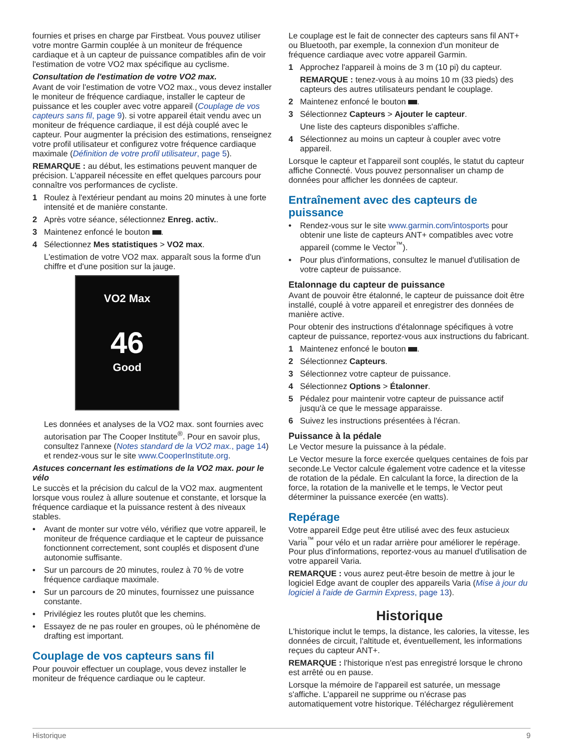fournies et prises en charge par Firstbeat. Vous pouvez utiliser votre montre Garmin couplée à un moniteur de fréquence cardiaque et à un capteur de puissance compatibles afin de voir l'estimation de votre VO2 max spécifique au cyclisme.
Consultation de l'estimation de votre VO2 max.
Avant de voir l'estimation de votre VO2 max., vous devez installer le moniteur de fréquence cardiaque, installer le capteur de puissance et les coupler avec votre appareil (Couplage de vos capteurs sans fil, page 9). si votre appareil était vendu avec un moniteur de fréquence cardiaque, il est déjà couplé avec le capteur. Pour augmenter la précision des estimations, renseignez votre profil utilisateur et configurez votre fréquence cardiaque maximale (Définition de votre profil utilisateur, page 5).
REMARQUE : au début, les estimations peuvent manquer de précision. L'appareil nécessite en effet quelques parcours pour connaître vos performances de cycliste.
1 Roulez à l'extérieur pendant au moins 20 minutes à une forte intensité et de manière constante.
2 Après votre séance, sélectionnez Enreg. activ..
3 Maintenez enfoncé le bouton .
4 Sélectionnez Mes statistiques > VO2 max.
L'estimation de votre VO2 max. apparaît sous la forme d'un chiffre et d'une position sur la jauge.
VO2 Max
46
Good
Les données et analyses de la VO2 max. sont fournies avec autorisation par The Cooper Institute<sup>®</sup>. Pour en savoir plus, consultez l'annexe (Notes standard de la VO2 max., page 14) et rendez-vous sur le site www.CooperInstitute.org.
Astuces concernant les estimations de la VO2 max. pour le vélo
Le succès et la précision du calcul de la VO2 max. augmentent lorsque vous roulez à allure soutenue et constante, et lorsque la fréquence cardiaque et la puissance restent à des niveaux stables.
• Avant de monter sur votre vélo, vérifiez que votre appareil, le moniteur de fréquence cardiaque et le capteur de puissance fonctionnent correctement, sont couplés et disposent d'une autonomie suffisante.
• Sur un parcours de 20 minutes, roulez à 70 % de votre fréquence cardiaque maximale.
• Sur un parcours de 20 minutes, fournissez une puissance constante.
• Privilégiez les routes plutôt que les chemins.
• Essayez de ne pas rouler en groupes, où le phénomène de drafting est important.
Couplage de vos capteurs sans fil
Pour pouvoir effectuer un couplage, vous devez installer le moniteur de fréquence cardiaque ou le capteur.
Le couplage est le fait de connecter des capteurs sans fil ANT+ ou Bluetooth, par exemple, la connexion d'un moniteur de fréquence cardiaque avec votre appareil Garmin.
1 Approchez l'appareil à moins de 3 m (10 pi) du capteur.
REMARQUE : tenez-vous à au moins 10 m (33 pieds) des capteurs des autres utilisateurs pendant le couplage.
2 Maintenez enfoncé le bouton .
3 Sélectionnez Capteurs > Ajouter le capteur.
Une liste des capteurs disponibles s'affiche.
4 Sélectionnez au moins un capteur à coupler avec votre appareil.
Lorsque le capteur et l'appareil sont couplés, le statut du capteur affiche Connecté. Vous pouvez personnaliser un champ de données pour afficher les données de capteur.
Entraînement avec des capteurs de puissance
• Rendez-vous sur le site www.garmin.com/intosports pour obtenir une liste de capteurs ANT+ compatibles avec votre appareil (comme le Vector<sup>™</sup>).
• Pour plus d'informations, consultez le manuel d'utilisation de votre capteur de puissance.
Etalonnage du capteur de puissance
Avant de pouvoir être étalonné, le capteur de puissance doit être installé, couplé à votre appareil et enregistrer des données de manière active.
Pour obtenir des instructions d'étalonnage spécifiques à votre capteur de puissance, reportez-vous aux instructions du fabricant.
1 Maintenez enfoncé le bouton .
2 Sélectionnez Capteurs.
3 Sélectionnez votre capteur de puissance.
4 Sélectionnez Options > Étalonner.
5 Pédalez pour maintenir votre capteur de puissance actif jusqu'à ce que le message apparaisse.
6 Suivez les instructions présentées à l'écran.
Puissance à la pédale
Le Vector mesure la puissance à la pédale.
Le Vector mesure la force exercée quelques centaines de fois par seconde.Le Vector calcule également votre cadence et la vitesse de rotation de la pédale. En calculant la force, la direction de la force, la rotation de la manivelle et le temps, le Vector peut déterminer la puissance exercée (en watts).
Repérage
Votre appareil Edge peut être utilisé avec des feux astucieux Varia<sup>™</sup> pour vélo et un radar arrière pour améliorer le repérage. Pour plus d'informations, reportez-vous au manuel d'utilisation de votre appareil Varia.
REMARQUE : vous aurez peut-être besoin de mettre à jour le logiciel Edge avant de coupler des appareils Varia (Mise à jour du logiciel à l'aide de Garmin Express, page 13).
Historique
L'historique inclut le temps, la distance, les calories, la vitesse, les données de circuit, l'altitude et, éventuellement, les informations reçues du capteur ANT+.
REMARQUE : l'historique n'est pas enregistré lorsque le chrono est arrêté ou en pause.
Lorsque la mémoire de l'appareil est saturée, un message s'affiche. L'appareil ne supprime ou n'écrase pas automatiquement votre historique. Téléchargez régulièrement
Historique 9